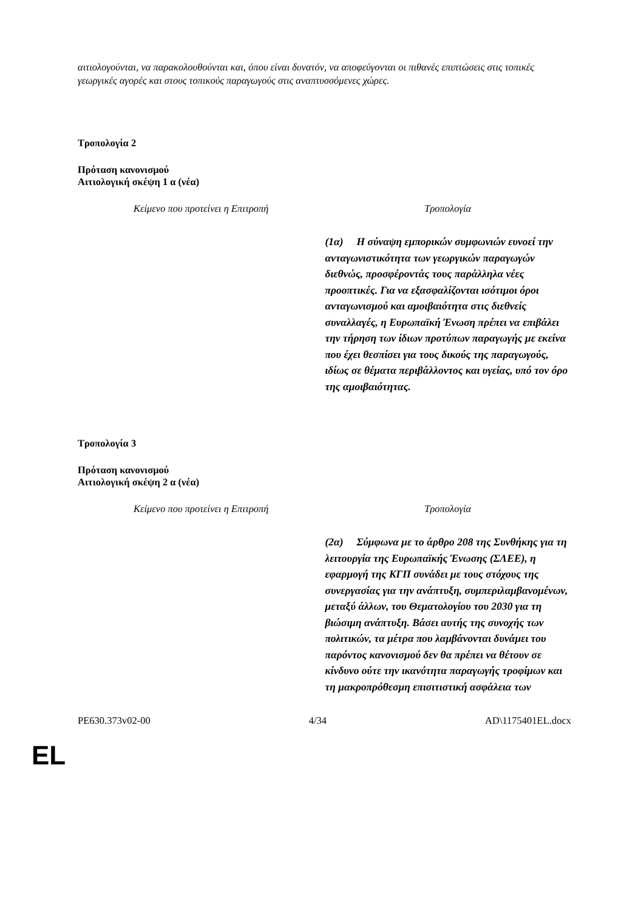αιτιολογούνται, να παρακολουθούνται και, όπου είναι δυνατόν, να αποφεύγονται οι πιθανές επιπτώσεις στις τοπικές γεωργικές αγορές και στους τοπικούς παραγωγούς στις αναπτυσσόμενες χώρες.
Τροπολογία 2
Πρόταση κανονισμού
Αιτιολογική σκέψη 1 α (νέα)
| Κείμενο που προτείνει η Επιτροπή | Τροπολογία |
| --- | --- |
| | (1α) Η σύναψη εμπορικών συμφωνιών ευνοεί την ανταγωνιστικότητα των γεωργικών παραγωγών διεθνώς, προσφέροντάς τους παράλληλα νέες προοπτικές. Για να εξασφαλίζονται ισότιμοι όροι ανταγωνισμού και αμοιβαιότητα στις διεθνείς συναλλαγές, η Ευρωπαϊκή Ένωση πρέπει να επιβάλει την τήρηση των ίδιων προτύπων παραγωγής με εκείνα που έχει θεσπίσει για τους δικούς της παραγωγούς, ιδίως σε θέματα περιβάλλοντος και υγείας, υπό τον όρο της αμοιβαιότητας. |
Τροπολογία 3
Πρόταση κανονισμού
Αιτιολογική σκέψη 2 α (νέα)
| Κείμενο που προτείνει η Επιτροπή | Τροπολογία |
| --- | --- |
| | (2α) Σύμφωνα με το άρθρο 208 της Συνθήκης για τη λειτουργία της Ευρωπαϊκής Ένωσης (ΣΛΕΕ), η εφαρμογή της ΚΓΠ συνάδει με τους στόχους της συνεργασίας για την ανάπτυξη, συμπεριλαμβανομένων, μεταξύ άλλων, του Θεματολογίου του 2030 για τη βιώσιμη ανάπτυξη. Βάσει αυτής της συνοχής των πολιτικών, τα μέτρα που λαμβάνονται δυνάμει του παρόντος κανονισμού δεν θα πρέπει να θέτουν σε κίνδυνο ούτε την ικανότητα παραγωγής τροφίμων και τη μακροπρόθεσμη επισιτιστική ασφάλεια των |
PE630.373v02-00 4/34 AD\1175401EL.docx
EL